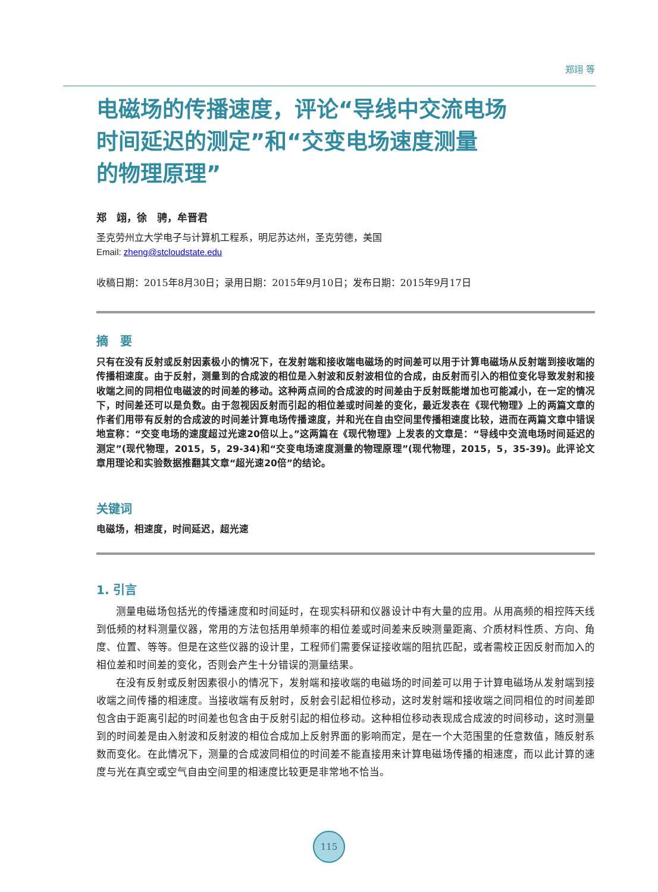郑翊 等
电磁场的传播速度，评论“导线中交流电场
时间延迟的测定”和“交变电场速度测量
的物理原理”
郑　翊，徐　骋，牟晋君
圣克劳州立大学电子与计算机工程系，明尼苏达州，圣克劳德，美国
Email: zheng@stcloudstate.edu
收稿日期：2015年8月30日；录用日期：2015年9月10日；发布日期：2015年9月17日
摘　要
只有在没有反射或反射因素极小的情况下，在发射端和接收端电磁场的时间差可以用于计算电磁场从反射端到接收端的传播相速度。由于反射，测量到的合成波的相位是入射波和反射波相位的合成，由反射而引入的相位变化导致发射和接收端之间的同相位电磁波的时间差的移动。这种两点间的合成波的时间差由于反射既能增加也可能减小，在一定的情况下，时间差还可以是负数。由于忽视因反射而引起的相位差或时间差的变化，最近发表在《现代物理》上的两篇文章的作者们用带有反射的合成波的时间差计算电场传播速度，并和光在自由空间里传播相速度比较，进而在两篇文章中错误地宣称：“交变电场的速度超过光速20倍以上。”这两篇在《现代物理》上发表的文章是：“导线中交流电场时间延迟的测定”(现代物理，2015，5，29-34)和“交变电场速度测量的物理原理”(现代物理，2015，5，35-39)。此评论文章用理论和实验数据推翻其文章“超光速20倍”的结论。
关键词
电磁场，相速度，时间延迟，超光速
1. 引言
测量电磁场包括光的传播速度和时间延时，在现实科研和仪器设计中有大量的应用。从用高频的相控阵天线到低频的材料测量仪器，常用的方法包括用单频率的相位差或时间差来反映测量距离、介质材料性质、方向、角度、位置、等等。但是在这些仪器的设计里，工程师们需要保证接收端的阻抗匹配，或者需校正因反射而加入的相位差和时间差的变化，否则会产生十分错误的测量结果。
在没有反射或反射因素很小的情况下，发射端和接收端的电磁场的时间差可以用于计算电磁场从发射端到接收端之间传播的相速度。当接收端有反射时，反射会引起相位移动，这时发射端和接收端之间同相位的时间差即包含由于距离引起的时间差也包含由于反射引起的相位移动。这种相位移动表现成合成波的时间移动，这时测量到的时间差是由入射波和反射波的相位合成加上反射界面的影响而定，是在一个大范围里的任意数值，随反射系数而变化。在此情况下，测量的合成波同相位的时间差不能直接用来计算电磁场传播的相速度，而以此计算的速度与光在真空或空气自由空间里的相速度比较更是非常地不恰当。
115